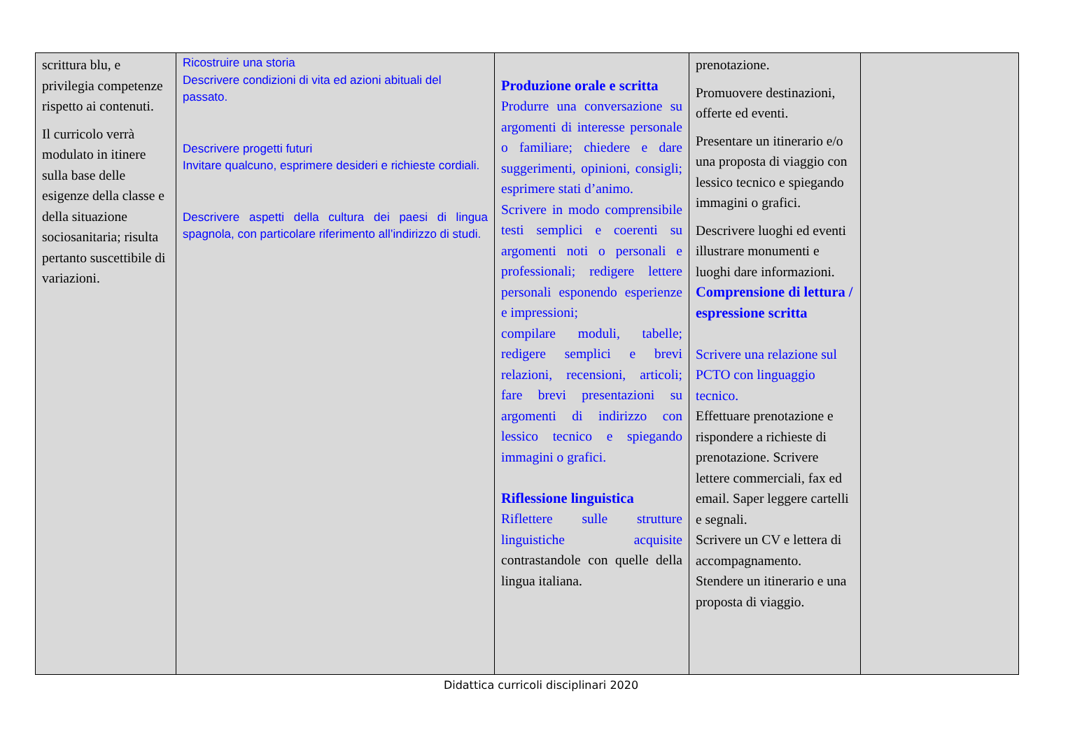| scrittura blu, e privilegia competenze rispetto ai contenuti. Il curricolo verrà modulato in itinere sulla base delle esigenze della classe e della situazione sociosanitaria; risulta pertanto suscettibile di variazioni. | Ricostruire una storia Descrivere condizioni di vita ed azioni abituali del passato. Descrivere progetti futuri Invitare qualcuno, esprimere desideri e richieste cordiali. Descrivere aspetti della cultura dei paesi di lingua spagnola, con particolare riferimento all’indirizzo di studi. | Produzione orale e scritta Produrre una conversazione su argomenti di interesse personale o familiare; chiedere e dare suggerimenti, opinioni, consigli; esprimere stati d’animo. Scrivere in modo comprensibile testi semplici e coerenti su argomenti noti o personali e professionali; redigere lettere personali esponendo esperienze e impressioni; compilare moduli, tabelle; redigere semplici e brevi relazioni, recensioni, articoli; fare brevi presentazioni su argomenti di indirizzo con lessico tecnico e spiegando immagini o grafici. Riflessione linguistica Riflettere sulle strutture linguistiche acquisite contrastandole con quelle della lingua italiana. | prenotazione. Promuovere destinazioni, offerte ed eventi. Presentare un itinerario e/o una proposta di viaggio con lessico tecnico e spiegando immagini o grafici. Descrivere luoghi ed eventi illustrare monumenti e luoghi dare informazioni. Comprensione di lettura / espressione scritta Scrivere una relazione sul PCTO con linguaggio tecnico. Effettuare prenotazione e rispondere a richieste di prenotazione. Scrivere lettere commerciali, fax ed email. Saper leggere cartelli e segnali. Scrivere un CV e lettera di accompagnamento. Stendere un itinerario e una proposta di viaggio. | |
Didattica curricoli disciplinari 2020